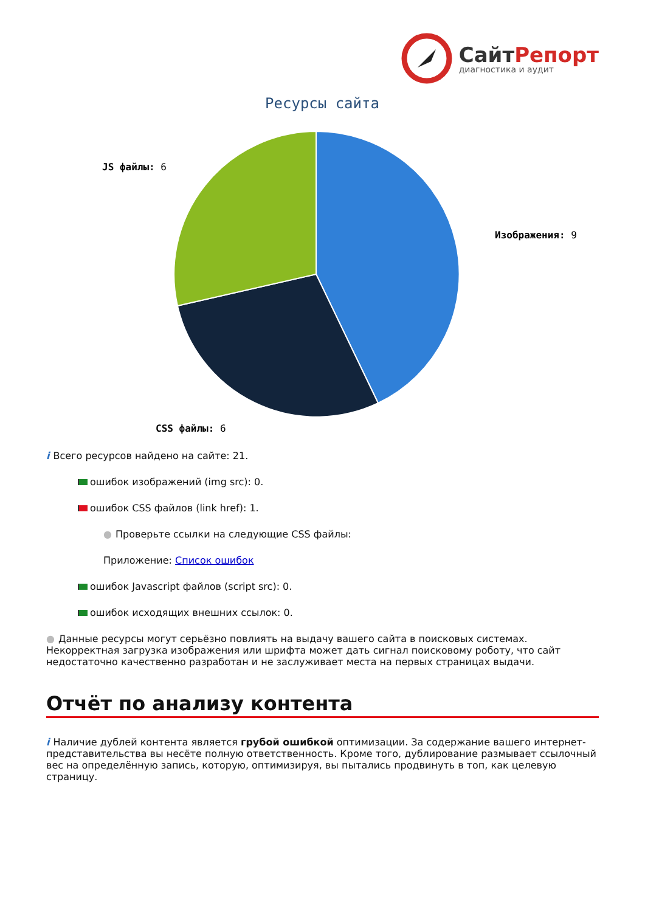СайтРепорт
диагностика и аудит
Ресурсы сайта
Изображения: 9
JS файлы: 6
CSS файлы: 6
i Всего ресурсов найдено на сайте: 21.
ошибок изображений (img src): 0.
ошибок CSS файлов (link href): 1.
● Проверьте ссылки на следующие CSS файлы:
Приложение: Список ошибок
ошибок Javascript файлов (script src): 0.
ошибок исходящих внешних ссылок: 0.
● Данные ресурсы могут серьёзно повлиять на выдачу вашего сайта в поисковых системах. Некорректная загрузка изображения или шрифта может дать сигнал поисковому роботу, что сайт недостаточно качественно разработан и не заслуживает места на первых страницах выдачи.
Отчёт по анализу контента
i Наличие дублей контента является грубой ошибкой оптимизации. За содержание вашего интернет-представительства вы несёте полную ответственность. Кроме того, дублирование размывает ссылочный вес на определённую запись, которую, оптимизируя, вы пытались продвинуть в топ, как целевую страницу.